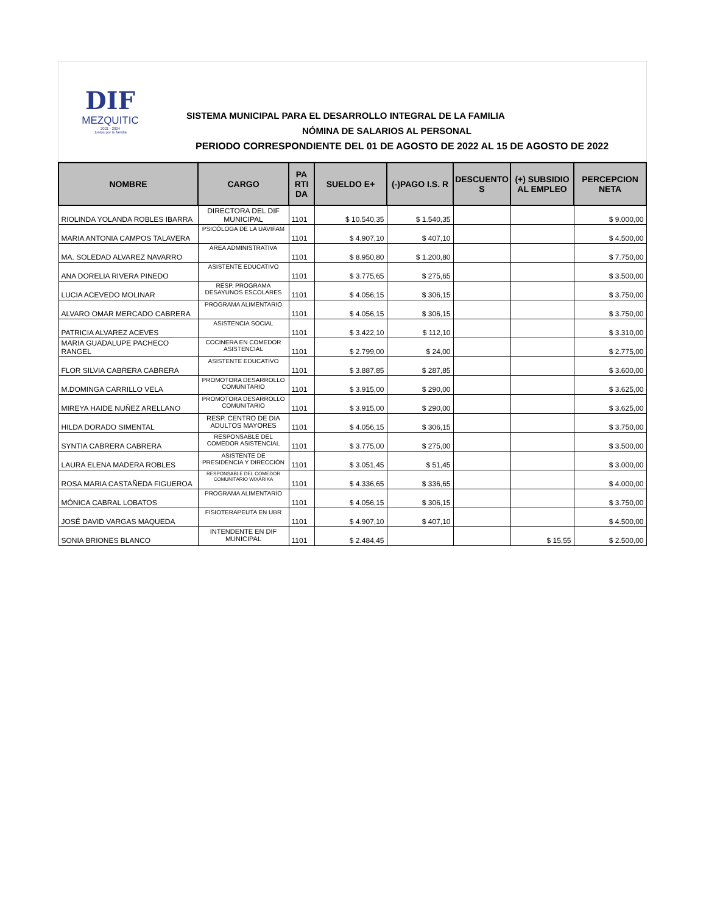DIF
MEZQUITIC
2021 - 2024
Juntos por tu familia
SISTEMA MUNICIPAL PARA EL DESARROLLO INTEGRAL DE LA FAMILIA
NÓMINA DE SALARIOS AL PERSONAL
PERIODO CORRESPONDIENTE DEL 01 DE AGOSTO DE 2022 AL 15 DE AGOSTO DE 2022
| NOMBRE | CARGO | PA RTI DA | SUELDO E+ | (-)PAGO I.S. R | DESCUENTO S | (+) SUBSIDIO AL EMPLEO | PERCEPCION NETA |
| --- | --- | --- | --- | --- | --- | --- | --- |
| RIOLINDA YOLANDA ROBLES IBARRA | DIRECTORA DEL DIF MUNICIPAL | 1101 | $ 10.540,35 | $ 1.540,35 | | | $ 9.000,00 |
| MARIA ANTONIA CAMPOS TALAVERA | PSICÓLOGA DE LA UAVIFAM | 1101 | $ 4.907,10 | $ 407,10 | | | $ 4.500,00 |
| MA. SOLEDAD ALVAREZ NAVARRO | AREA ADMINISTRATIVA | 1101 | $ 8.950,80 | $ 1.200,80 | | | $ 7.750,00 |
| ANA DORELIA RIVERA PINEDO | ASISTENTE EDUCATIVO | 1101 | $ 3.775,65 | $ 275,65 | | | $ 3.500,00 |
| LUCIA ACEVEDO MOLINAR | RESP. PROGRAMA DESAYUNOS ESCOLARES | 1101 | $ 4.056,15 | $ 306,15 | | | $ 3.750,00 |
| ALVARO OMAR MERCADO CABRERA | PROGRAMA ALIMENTARIO | 1101 | $ 4.056,15 | $ 306,15 | | | $ 3.750,00 |
| PATRICIA ALVAREZ ACEVES | ASISTENCIA SOCIAL | 1101 | $ 3.422,10 | $ 112,10 | | | $ 3.310,00 |
| MARIA GUADALUPE PACHECO RANGEL | COCINERA EN COMEDOR ASISTENCIAL | 1101 | $ 2.799,00 | $ 24,00 | | | $ 2.775,00 |
| FLOR SILVIA CABRERA CABRERA | ASISTENTE EDUCATIVO | 1101 | $ 3.887,85 | $ 287,85 | | | $ 3.600,00 |
| M.DOMINGA CARRILLO VELA | PROMOTORA DESARROLLO COMUNITARIO | 1101 | $ 3.915,00 | $ 290,00 | | | $ 3.625,00 |
| MIREYA HAIDE NUÑEZ ARELLANO | PROMOTORA DESARROLLO COMUNITARIO | 1101 | $ 3.915,00 | $ 290,00 | | | $ 3.625,00 |
| HILDA DORADO SIMENTAL | RESP. CENTRO DE DIA ADULTOS MAYORES | 1101 | $ 4.056,15 | $ 306,15 | | | $ 3.750,00 |
| SYNTIA CABRERA CABRERA | RESPONSABLE DEL COMEDOR ASISTENCIAL | 1101 | $ 3.775,00 | $ 275,00 | | | $ 3.500,00 |
| LAURA ELENA MADERA ROBLES | ASISTENTE DE PRESIDENCIA Y DIRECCIÓN | 1101 | $ 3.051,45 | $ 51,45 | | | $ 3.000,00 |
| ROSA MARIA CASTAÑEDA FIGUEROA | RESPONSABLE DEL COMEDOR COMUNITARIO WIXÁRIKA | 1101 | $ 4.336,65 | $ 336,65 | | | $ 4.000,00 |
| MÓNICA CABRAL LOBATOS | PROGRAMA ALIMENTARIO | 1101 | $ 4.056,15 | $ 306,15 | | | $ 3.750,00 |
| JOSÉ DAVID VARGAS MAQUEDA | FISIOTERAPEUTA EN UBR | 1101 | $ 4.907,10 | $ 407,10 | | | $ 4.500,00 |
| SONIA BRIONES BLANCO | INTENDENTE EN DIF MUNICIPAL | 1101 | $ 2.484,45 | | | $ 15,55 | $ 2.500,00 |